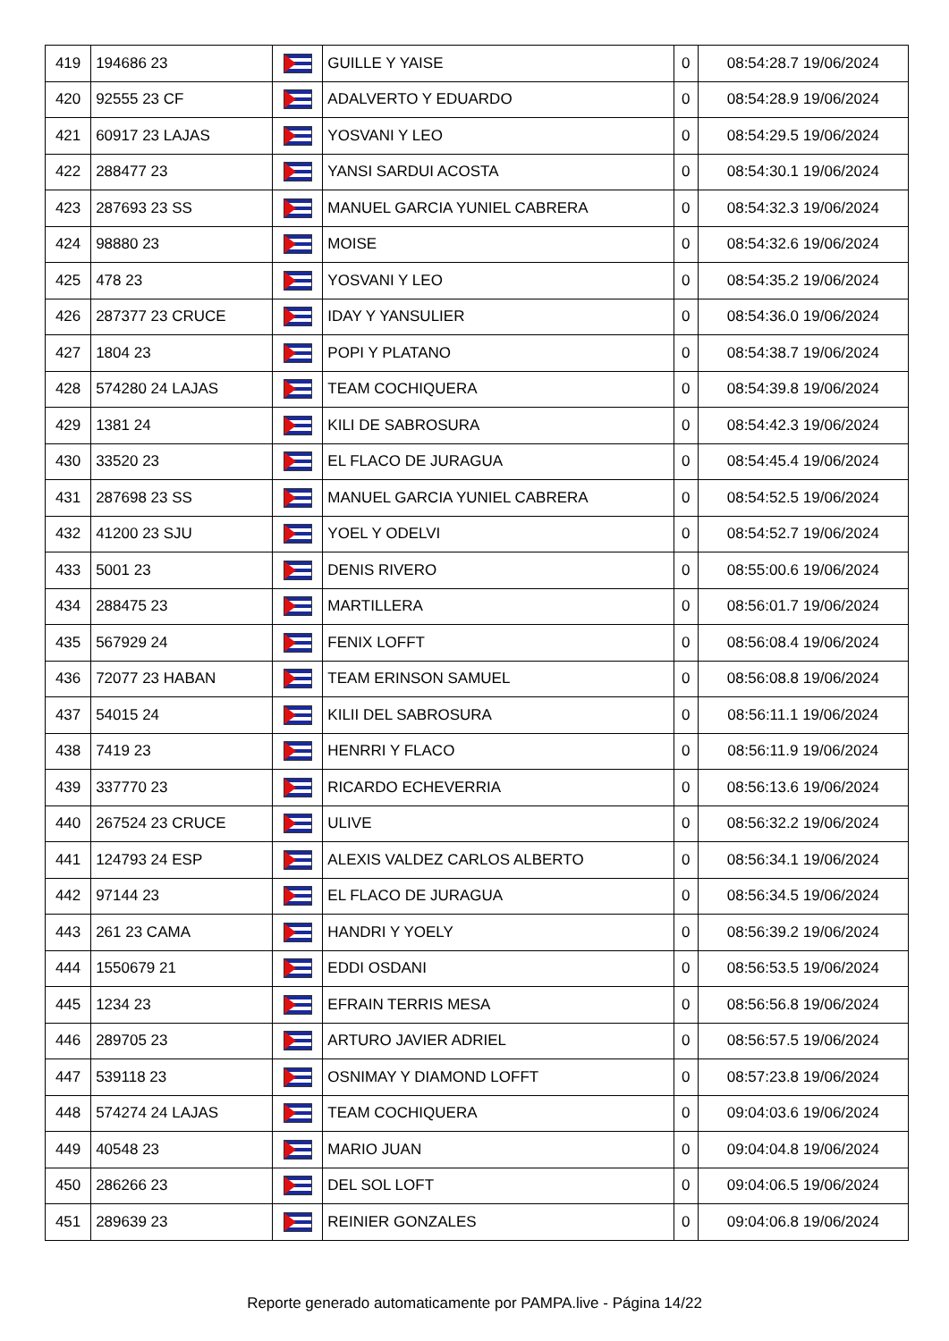| 419 | 194686 23 | | GUILLE Y YAISE | 0 | 08:54:28.7 19/06/2024 |
| 420 | 92555 23 CF | | ADALVERTO Y EDUARDO | 0 | 08:54:28.9 19/06/2024 |
| 421 | 60917 23 LAJAS | | YOSVANI Y LEO | 0 | 08:54:29.5 19/06/2024 |
| 422 | 288477 23 | | YANSI SARDUI ACOSTA | 0 | 08:54:30.1 19/06/2024 |
| 423 | 287693 23 SS | | MANUEL GARCIA YUNIEL CABRERA | 0 | 08:54:32.3 19/06/2024 |
| 424 | 98880 23 | | MOISE | 0 | 08:54:32.6 19/06/2024 |
| 425 | 478 23 | | YOSVANI Y LEO | 0 | 08:54:35.2 19/06/2024 |
| 426 | 287377 23 CRUCE | | IDAY Y YANSULIER | 0 | 08:54:36.0 19/06/2024 |
| 427 | 1804 23 | | POPI Y PLATANO | 0 | 08:54:38.7 19/06/2024 |
| 428 | 574280 24 LAJAS | | TEAM COCHIQUERA | 0 | 08:54:39.8 19/06/2024 |
| 429 | 1381 24 | | KILI DE SABROSURA | 0 | 08:54:42.3 19/06/2024 |
| 430 | 33520 23 | | EL FLACO DE JURAGUA | 0 | 08:54:45.4 19/06/2024 |
| 431 | 287698 23 SS | | MANUEL GARCIA YUNIEL CABRERA | 0 | 08:54:52.5 19/06/2024 |
| 432 | 41200 23 SJU | | YOEL Y ODELVI | 0 | 08:54:52.7 19/06/2024 |
| 433 | 5001 23 | | DENIS RIVERO | 0 | 08:55:00.6 19/06/2024 |
| 434 | 288475 23 | | MARTILLERA | 0 | 08:56:01.7 19/06/2024 |
| 435 | 567929 24 | | FENIX LOFFT | 0 | 08:56:08.4 19/06/2024 |
| 436 | 72077 23 HABAN | | TEAM ERINSON SAMUEL | 0 | 08:56:08.8 19/06/2024 |
| 437 | 54015 24 | | KILII DEL SABROSURA | 0 | 08:56:11.1 19/06/2024 |
| 438 | 7419 23 | | HENRRI Y FLACO | 0 | 08:56:11.9 19/06/2024 |
| 439 | 337770 23 | | RICARDO ECHEVERRIA | 0 | 08:56:13.6 19/06/2024 |
| 440 | 267524 23 CRUCE | | ULIVE | 0 | 08:56:32.2 19/06/2024 |
| 441 | 124793 24 ESP | | ALEXIS VALDEZ CARLOS ALBERTO | 0 | 08:56:34.1 19/06/2024 |
| 442 | 97144 23 | | EL FLACO DE JURAGUA | 0 | 08:56:34.5 19/06/2024 |
| 443 | 261 23 CAMA | | HANDRI Y YOELY | 0 | 08:56:39.2 19/06/2024 |
| 444 | 1550679 21 | | EDDI OSDANI | 0 | 08:56:53.5 19/06/2024 |
| 445 | 1234 23 | | EFRAIN TERRIS MESA | 0 | 08:56:56.8 19/06/2024 |
| 446 | 289705 23 | | ARTURO JAVIER ADRIEL | 0 | 08:56:57.5 19/06/2024 |
| 447 | 539118 23 | | OSNIMAY Y DIAMOND LOFFT | 0 | 08:57:23.8 19/06/2024 |
| 448 | 574274 24 LAJAS | | TEAM COCHIQUERA | 0 | 09:04:03.6 19/06/2024 |
| 449 | 40548 23 | | MARIO JUAN | 0 | 09:04:04.8 19/06/2024 |
| 450 | 286266 23 | | DEL SOL LOFT | 0 | 09:04:06.5 19/06/2024 |
| 451 | 289639 23 | | REINIER GONZALES | 0 | 09:04:06.8 19/06/2024 |
Reporte generado automaticamente por PAMPA.live - Página 14/22